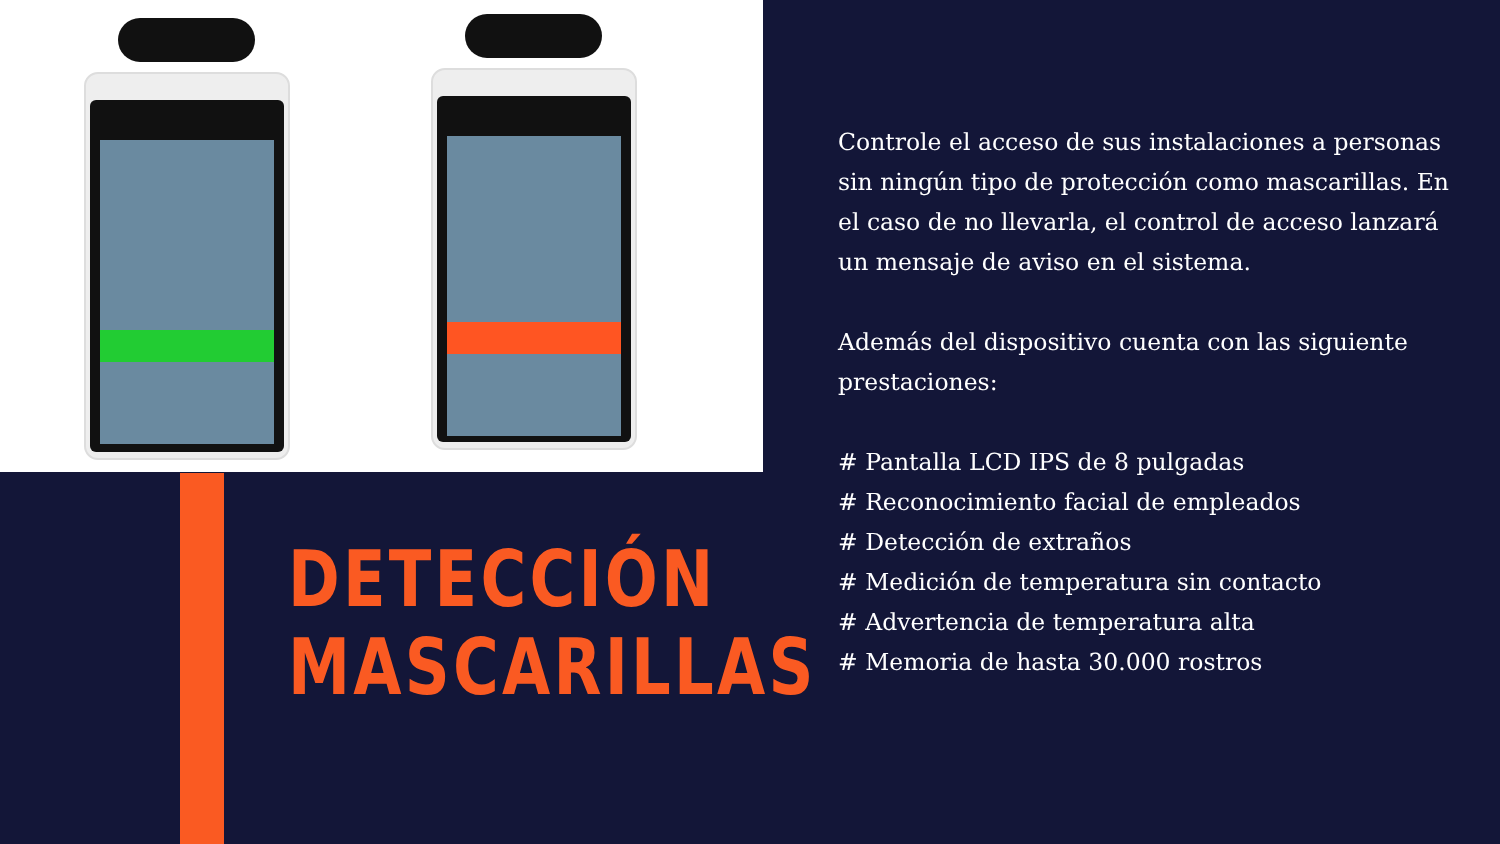DETECCIÓN
MASCARILLAS
Controle el acceso de sus instalaciones a personas sin ningún tipo de protección como mascarillas. En el caso de no llevarla, el control de acceso lanzará un mensaje de aviso en el sistema.
Además del dispositivo cuenta con las siguiente prestaciones:
# Pantalla LCD IPS de 8 pulgadas
# Reconocimiento facial de empleados
# Detección de extraños
# Medición de temperatura sin contacto
# Advertencia de temperatura alta
# Memoria de hasta 30.000 rostros